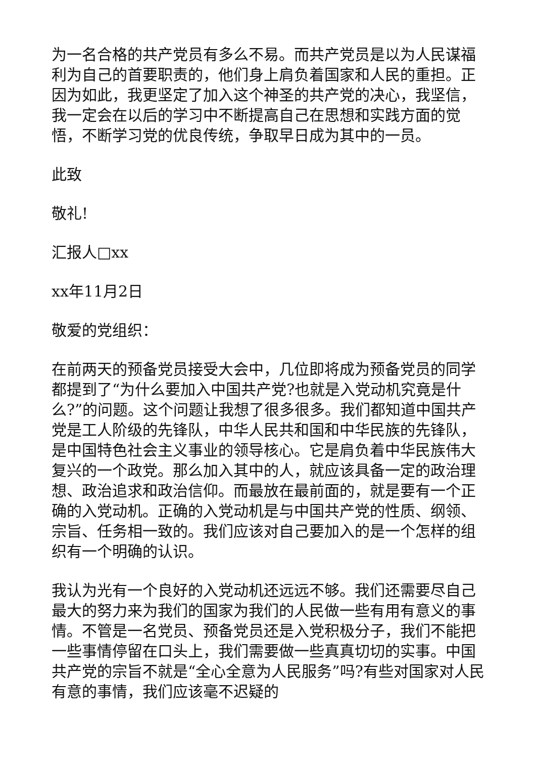为一名合格的共产党员有多么不易。而共产党员是以为人民谋福利为自己的首要职责的，他们身上肩负着国家和人民的重担。正因为如此，我更坚定了加入这个神圣的共产党的决心，我坚信，我一定会在以后的学习中不断提高自己在思想和实践方面的觉悟，不断学习党的优良传统，争取早日成为其中的一员。
此致
敬礼!
汇报人□xx
xx年11月2日
敬爱的党组织：
在前两天的预备党员接受大会中，几位即将成为预备党员的同学都提到了“为什么要加入中国共产党?也就是入党动机究竟是什么?”的问题。这个问题让我想了很多很多。我们都知道中国共产党是工人阶级的先锋队，中华人民共和国和中华民族的先锋队，是中国特色社会主义事业的领导核心。它是肩负着中华民族伟大复兴的一个政党。那么加入其中的人，就应该具备一定的政治理想、政治追求和政治信仰。而最放在最前面的，就是要有一个正确的入党动机。正确的入党动机是与中国共产党的性质、纲领、宗旨、任务相一致的。我们应该对自己要加入的是一个怎样的组织有一个明确的认识。
我认为光有一个良好的入党动机还远远不够。我们还需要尽自己最大的努力来为我们的国家为我们的人民做一些有用有意义的事情。不管是一名党员、预备党员还是入党积极分子，我们不能把一些事情停留在口头上，我们需要做一些真真切切的实事。中国共产党的宗旨不就是“全心全意为人民服务”吗?有些对国家对人民有意的事情，我们应该毫不迟疑的